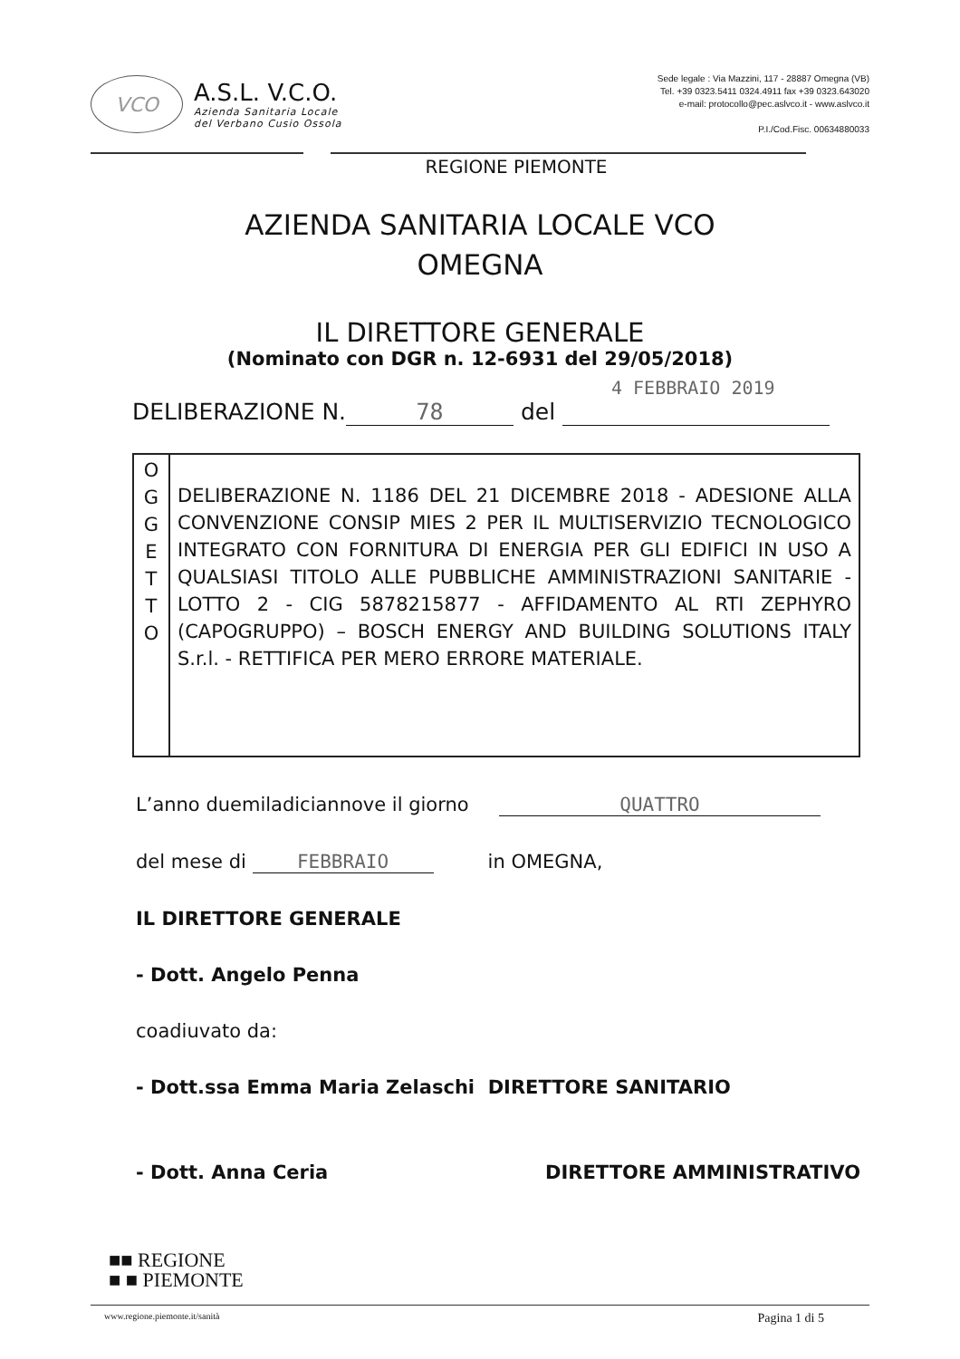VCO
A.S.L. V.C.O.
Azienda Sanitaria Locale
del Verbano Cusio Ossola
Sede legale : Via Mazzini, 117 - 28887 Omegna (VB)
Tel. +39 0323.5411 0324.4911 fax +39 0323.643020
e-mail: protocollo@pec.aslvco.it - www.aslvco.it
P.I./Cod.Fisc. 00634880033
REGIONE PIEMONTE
AZIENDA SANITARIA LOCALE VCO
OMEGNA
IL DIRETTORE GENERALE
(Nominato con DGR n. 12-6931 del 29/05/2018)
4 FEBBRAIO 2019
DELIBERAZIONE N. 78 del
| O G G E T T O | DELIBERAZIONE N. 1186 DEL 21 DICEMBRE 2018 - ADESIONE ALLA CONVENZIONE CONSIP MIES 2 PER IL MULTISERVIZIO TECNOLOGICO INTEGRATO CON FORNITURA DI ENERGIA PER GLI EDIFICI IN USO A QUALSIASI TITOLO ALLE PUBBLICHE AMMINISTRAZIONI SANITARIE - LOTTO 2 - CIG 5878215877 - AFFIDAMENTO AL RTI ZEPHYRO (CAPOGRUPPO) – BOSCH ENERGY AND BUILDING SOLUTIONS ITALY S.r.l. - RETTIFICA PER MERO ERRORE MATERIALE. |
L’anno duemiladiciannove il giorno QUATTRO
del mese di FEBBRAIO in OMEGNA,
IL DIRETTORE GENERALE
- Dott. Angelo Penna
coadiuvato da:
- Dott.ssa Emma Maria Zelaschi DIRETTORE SANITARIO
- Dott. Anna Ceria DIRETTORE AMMINISTRATIVO
■■ REGIONE
■ ■ PIEMONTE
www.regione.piemonte.it/sanità Pagina 1 di 5